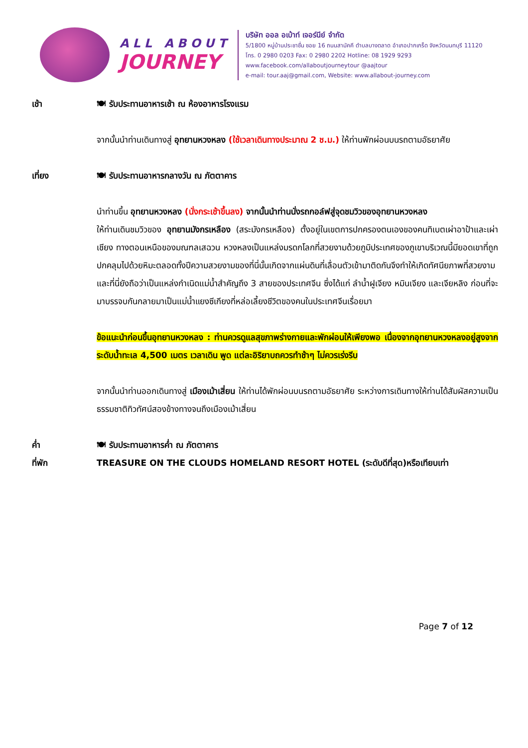ALL ABOUT
JOURNEY
บริษัท ออล อเบ้าท์ เจอร์นีย์ จำกัด
5/1800 หมู่บ้านประชาชื่น ซอย 16 ถนนสามัคคี ตำบลบางตลาด อำเภอปากเกร็ด จังหวัดนนทบุรี 11120
โทร. 0 2980 0203 Fax: 0 2980 2202 Hotline: 08 1929 9293
www.facebook.com/allaboutjourneytour @aajtour
e-mail: tour.aaj@gmail.com, Website: www.allabout-journey.com
เช้า 🍽 รับประทานอาหารเช้า ณ ห้องอาหารโรงแรม
จากนั้นนำท่านเดินทางสู่ อุทยานหวงหลง (ใช้เวลาเดินทางประมาณ 2 ช.ม.) ให้ท่านพักผ่อนบนรถตามอัธยาศัย
เที่ยง 🍽 รับประทานอาหารกลางวัน ณ ภัตตาคาร
นำท่านขึ้น อุทยานหวงหลง (นั่งกระเช้าขึ้นลง) จากนั้นนำท่านนั่งรถกอล์ฟสู่จุดชมวิวของอุทยานหวงหลง
ให้ท่านเดินชมวิวของ อุทยานมังกรเหลือง (สระมังกรเหลือง) ตั้งอยู่ในเขตการปกครองตนเองของคนทิเบตเผ่าอาป้าและเผ่าเชียง ทางตอนเหนือของมณฑลเสฉวน หวงหลงเป็นแหล่งมรดกโลกที่สวยงามด้วยภูมิประเทศของภูเขาบริเวณนี้มียอดเขาที่ถูกปกคลุมไปด้วยหิมะตลอดทั้งปีความสวยงามของที่นี่นั้นเกิดจากแผ่นดินที่เลื่อนตัวเข้ามาติดกันจึงทำให้เกิดทัศนียภาพที่สวยงาม และที่นี่ยังถือว่าเป็นแหล่งกำเนิดแม่น้ำสำคัญถึง 3 สายของประเทศจีน ซึ่งได้แก่ ลำน้ำฝูเจียง หมินเจียง และเจียหลิง ก่อนที่จะมาบรรจบกันกลายมาเป็นแม่น้ำแยงซีเกียงที่หล่อเลี้ยงชีวิตของคนในประเทศจีนเรื่อยมา
ข้อแนะนำก่อนขึ้นอุทยานหวงหลง : ท่านควรดูแลสุขภาพร่างกายและพักผ่อนให้เพียงพอ เนื่องจากอุทยานหวงหลงอยู่สูงจากระดับน้ำทะเล 4,500 เมตร เวลาเดิน พูด แต่ละอิริยาบถควรทำช้าๆ ไม่ควรเร่งรีบ
จากนั้นนำท่านออกเดินทางสู่ เมืองเม้าเสี่ยน ให้ท่านได้พักผ่อนบนรถตามอัธยาศัย ระหว่างการเดินทางให้ท่านได้สัมผัสความเป็นธรรมชาติทิวทัศน์สองข้างทางจนถึงเมืองเม้าเสี่ยน
ค่ำ 🍽 รับประทานอาหารค่ำ ณ ภัตตาคาร
ที่พัก TREASURE ON THE CLOUDS HOMELAND RESORT HOTEL (ระดับดีที่สุด)หรือเทียบเท่า
Page 7 of 12